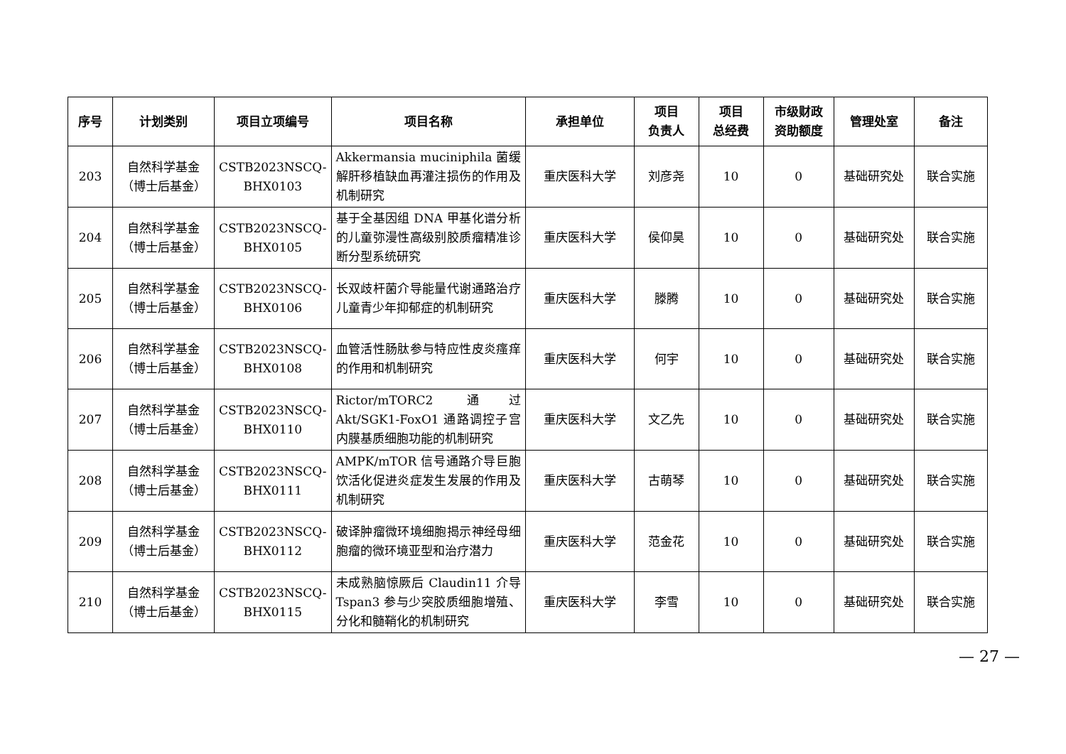| 序号 | 计划类别 | 项目立项编号 | 项目名称 | 承担单位 | 项目 负责人 | 项目 总经费 | 市级财政 资助额度 | 管理处室 | 备注 |
| --- | --- | --- | --- | --- | --- | --- | --- | --- | --- |
| 203 | 自然科学基金 （博士后基金） | CSTB2023NSCQ- BHX0103 | Akkermansia muciniphila 菌缓解肝移植缺血再灌注损伤的作用及机制研究 | 重庆医科大学 | 刘彦尧 | 10 | 0 | 基础研究处 | 联合实施 |
| 204 | 自然科学基金 （博士后基金） | CSTB2023NSCQ- BHX0105 | 基于全基因组 DNA 甲基化谱分析的儿童弥漫性高级别胶质瘤精准诊断分型系统研究 | 重庆医科大学 | 侯仰昊 | 10 | 0 | 基础研究处 | 联合实施 |
| 205 | 自然科学基金 （博士后基金） | CSTB2023NSCQ- BHX0106 | 长双歧杆菌介导能量代谢通路治疗儿童青少年抑郁症的机制研究 | 重庆医科大学 | 滕腾 | 10 | 0 | 基础研究处 | 联合实施 |
| 206 | 自然科学基金 （博士后基金） | CSTB2023NSCQ- BHX0108 | 血管活性肠肽参与特应性皮炎瘙痒的作用和机制研究 | 重庆医科大学 | 何宇 | 10 | 0 | 基础研究处 | 联合实施 |
| 207 | 自然科学基金 （博士后基金） | CSTB2023NSCQ- BHX0110 | Rictor/mTORC2 通过 Akt/SGK1-FoxO1 通路调控子宫内膜基质细胞功能的机制研究 | 重庆医科大学 | 文乙先 | 10 | 0 | 基础研究处 | 联合实施 |
| 208 | 自然科学基金 （博士后基金） | CSTB2023NSCQ- BHX0111 | AMPK/mTOR 信号通路介导巨胞饮活化促进炎症发生发展的作用及机制研究 | 重庆医科大学 | 古萌琴 | 10 | 0 | 基础研究处 | 联合实施 |
| 209 | 自然科学基金 （博士后基金） | CSTB2023NSCQ- BHX0112 | 破译肿瘤微环境细胞揭示神经母细胞瘤的微环境亚型和治疗潜力 | 重庆医科大学 | 范金花 | 10 | 0 | 基础研究处 | 联合实施 |
| 210 | 自然科学基金 （博士后基金） | CSTB2023NSCQ- BHX0115 | 未成熟脑惊厥后 Claudin11 介导 Tspan3 参与少突胶质细胞增殖、分化和髓鞘化的机制研究 | 重庆医科大学 | 李雪 | 10 | 0 | 基础研究处 | 联合实施 |
— 27 —